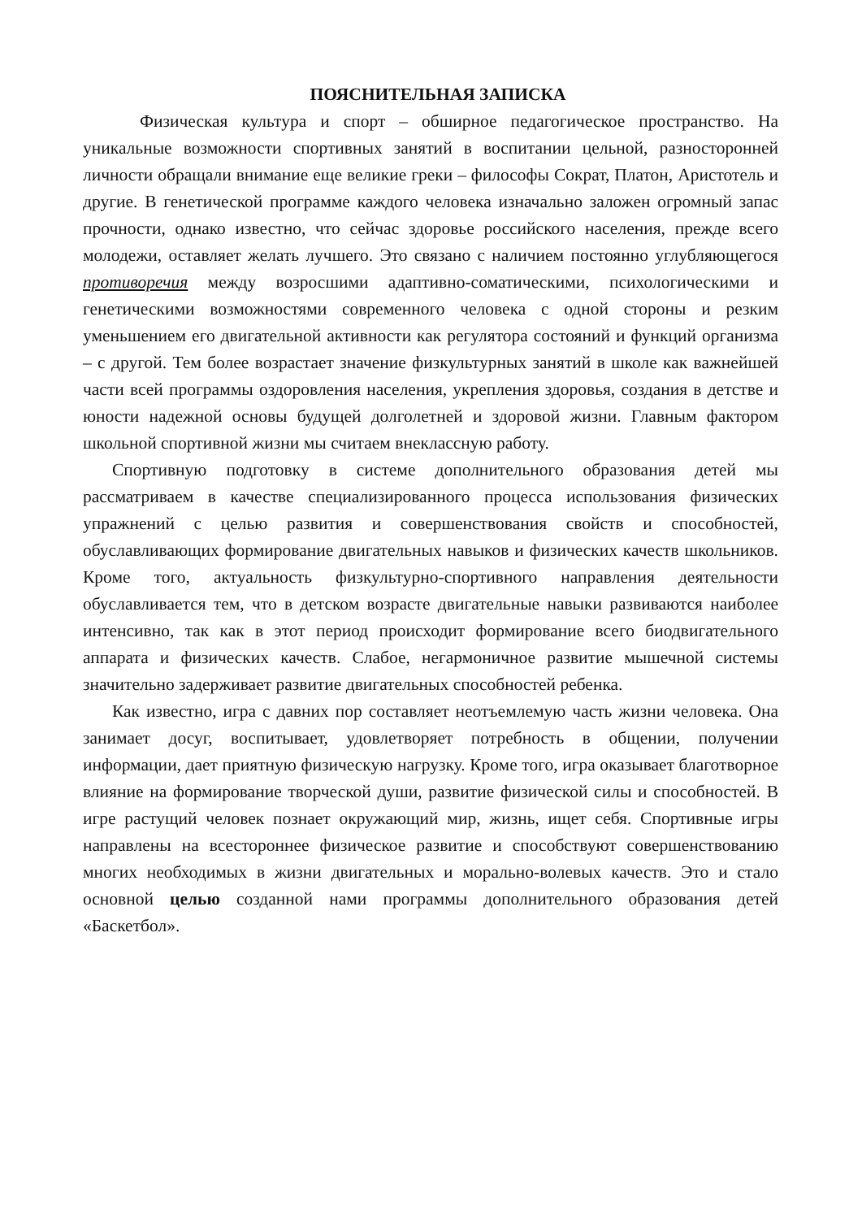ПОЯСНИТЕЛЬНАЯ ЗАПИСКА
Физическая культура и спорт – обширное педагогическое пространство. На уникальные возможности спортивных занятий в воспитании цельной, разносторонней личности обращали внимание еще великие греки – философы Сократ, Платон, Аристотель и другие. В генетической программе каждого человека изначально заложен огромный запас прочности, однако известно, что сейчас здоровье российского населения, прежде всего молодежи, оставляет желать лучшего. Это связано с наличием постоянно углубляющегося противоречия между возросшими адаптивно-соматическими, психологическими и генетическими возможностями современного человека с одной стороны и резким уменьшением его двигательной активности как регулятора состояний и функций организма – с другой. Тем более возрастает значение физкультурных занятий в школе как важнейшей части всей программы оздоровления населения, укрепления здоровья, создания в детстве и юности надежной основы будущей долголетней и здоровой жизни. Главным фактором школьной спортивной жизни мы считаем внеклассную работу.
Спортивную подготовку в системе дополнительного образования детей мы рассматриваем в качестве специализированного процесса использования физических упражнений с целью развития и совершенствования свойств и способностей, обуславливающих формирование двигательных навыков и физических качеств школьников. Кроме того, актуальность физкультурно-спортивного направления деятельности обуславливается тем, что в детском возрасте двигательные навыки развиваются наиболее интенсивно, так как в этот период происходит формирование всего биодвигательного аппарата и физических качеств. Слабое, негармоничное развитие мышечной системы значительно задерживает развитие двигательных способностей ребенка.
Как известно, игра с давних пор составляет неотъемлемую часть жизни человека. Она занимает досуг, воспитывает, удовлетворяет потребность в общении, получении информации, дает приятную физическую нагрузку. Кроме того, игра оказывает благотворное влияние на формирование творческой души, развитие физической силы и способностей. В игре растущий человек познает окружающий мир, жизнь, ищет себя. Спортивные игры направлены на всестороннее физическое развитие и способствуют совершенствованию многих необходимых в жизни двигательных и морально-волевых качеств. Это и стало основной целью созданной нами программы дополнительного образования детей «Баскетбол».